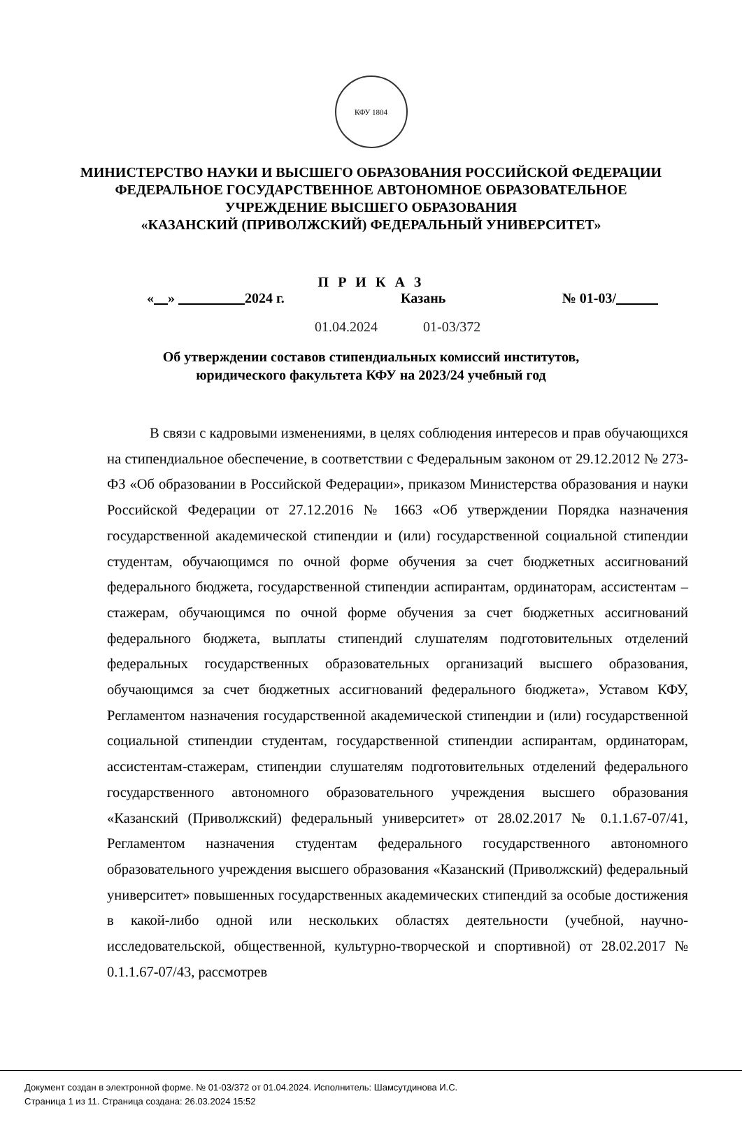КФУ 1804
МИНИСТЕРСТВО НАУКИ И ВЫСШЕГО ОБРАЗОВАНИЯ РОССИЙСКОЙ ФЕДЕРАЦИИ
ФЕДЕРАЛЬНОЕ ГОСУДАРСТВЕННОЕ АВТОНОМНОЕ ОБРАЗОВАТЕЛЬНОЕ
УЧРЕЖДЕНИЕ ВЫСШЕГО ОБРАЗОВАНИЯ
«КАЗАНСКИЙ (ПРИВОЛЖСКИЙ) ФЕДЕРАЛЬНЫЙ УНИВЕРСИТЕТ»
П Р И К А З
« » 2024 г. Казань № 01-03/
01.04.2024 01-03/372
Об утверждении составов стипендиальных комиссий институтов,
юридического факультета КФУ на 2023/24 учебный год
В связи с кадровыми изменениями, в целях соблюдения интересов и прав обучающихся на стипендиальное обеспечение, в соответствии с Федеральным законом от 29.12.2012 № 273-ФЗ «Об образовании в Российской Федерации», приказом Министерства образования и науки Российской Федерации от 27.12.2016 № 1663 «Об утверждении Порядка назначения государственной академической стипендии и (или) государственной социальной стипендии студентам, обучающимся по очной форме обучения за счет бюджетных ассигнований федерального бюджета, государственной стипендии аспирантам, ординаторам, ассистентам – стажерам, обучающимся по очной форме обучения за счет бюджетных ассигнований федерального бюджета, выплаты стипендий слушателям подготовительных отделений федеральных государственных образовательных организаций высшего образования, обучающимся за счет бюджетных ассигнований федерального бюджета», Уставом КФУ, Регламентом назначения государственной академической стипендии и (или) государственной социальной стипендии студентам, государственной стипендии аспирантам, ординаторам, ассистентам-стажерам, стипендии слушателям подготовительных отделений федерального государственного автономного образовательного учреждения высшего образования «Казанский (Приволжский) федеральный университет» от 28.02.2017 № 0.1.1.67-07/41, Регламентом назначения студентам федерального государственного автономного образовательного учреждения высшего образования «Казанский (Приволжский) федеральный университет» повышенных государственных академических стипендий за особые достижения в какой-либо одной или нескольких областях деятельности (учебной, научно-исследовательской, общественной, культурно-творческой и спортивной) от 28.02.2017 № 0.1.1.67-07/43, рассмотрев
Документ создан в электронной форме. № 01-03/372 от 01.04.2024. Исполнитель: Шамсутдинова И.С.
Страница 1 из 11. Страница создана: 26.03.2024 15:52